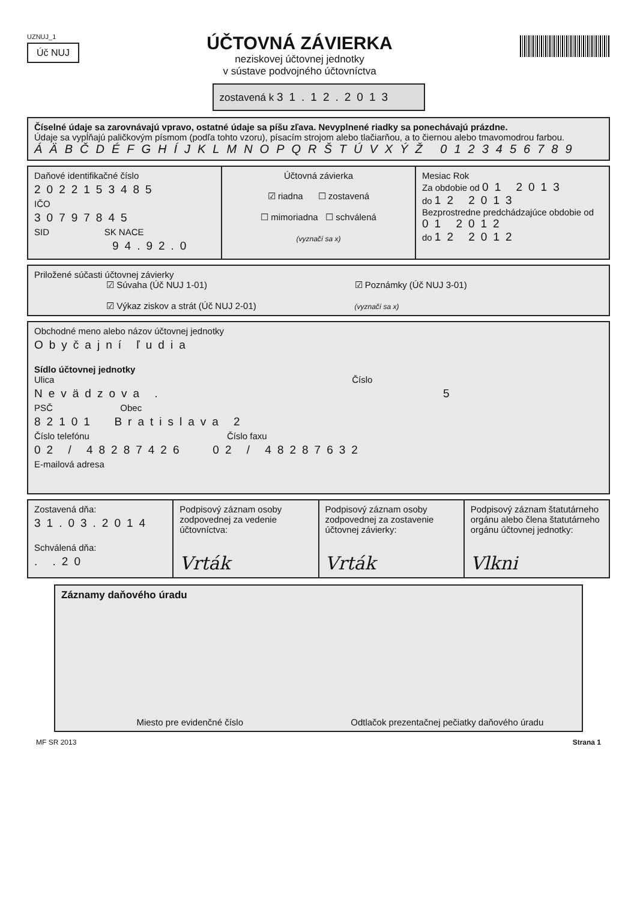UZNUJ_1
Úč NUJ
ÚČTOVNÁ ZÁVIERKA
neziskovej účtovnej jednotky
v sústave podvojného účtovníctva
zostavená k 31.12.2013
Číselné údaje sa zarovnávajú vpravo, ostatné údaje sa píšu zľava. Nevyplnené riadky sa ponechávajú prázdne.
Údaje sa vypĺňajú paličkovým písmom (podľa tohto vzoru), písacím strojom alebo tlačiarňou, a to čiernou alebo tmavomodrou farbou.
ÁÄBČDÉFGHÍJKLMNOPQRŠTÚVXÝŽ 0123456789
Daňové identifikačné číslo
2022153485
IČO
30797845
SID SK NACE
94.92.0
Účtovná závierka
☑ riadna ☐ zostavená
☐ mimoriadna ☐ schválená
(vyznačí sa x)
Mesiac Rok
Za obdobie od 01 2013
do 12 2013
Bezprostredne predchádzajúce obdobie od 01 2012
do 12 2012
Priložené súčasti účtovnej závierky
☑ Súvaha (Úč NUJ 1-01)
☑ Výkaz ziskov a strát (Úč NUJ 2-01)
☑ Poznámky (Úč NUJ 3-01)
(vyznačí sa x)
Obchodné meno alebo názov účtovnej jednotky
Obyčajní ľudia
Sídlo účtovnej jednotky
Ulica Číslo
Nevädzova . 5
PSČ Obec
82101 Bratislava 2
Číslo telefónu Číslo faxu
02 / 48287426 02 / 48287632
E-mailová adresa
Zostavená dňa:
31.03.2014
Schválená dňa:
. .20
Podpisový záznam osoby zodpovednej za vedenie účtovníctva:
Vrták
Podpisový záznam osoby zodpovednej za zostavenie účtovnej závierky:
Vrták
Podpisový záznam štatutárneho orgánu alebo člena štatutárneho orgánu účtovnej jednotky:
Vlkni
Záznamy daňového úradu
Miesto pre evidenčné číslo Odtlačok prezentačnej pečiatky daňového úradu
MF SR 2013 Strana 1